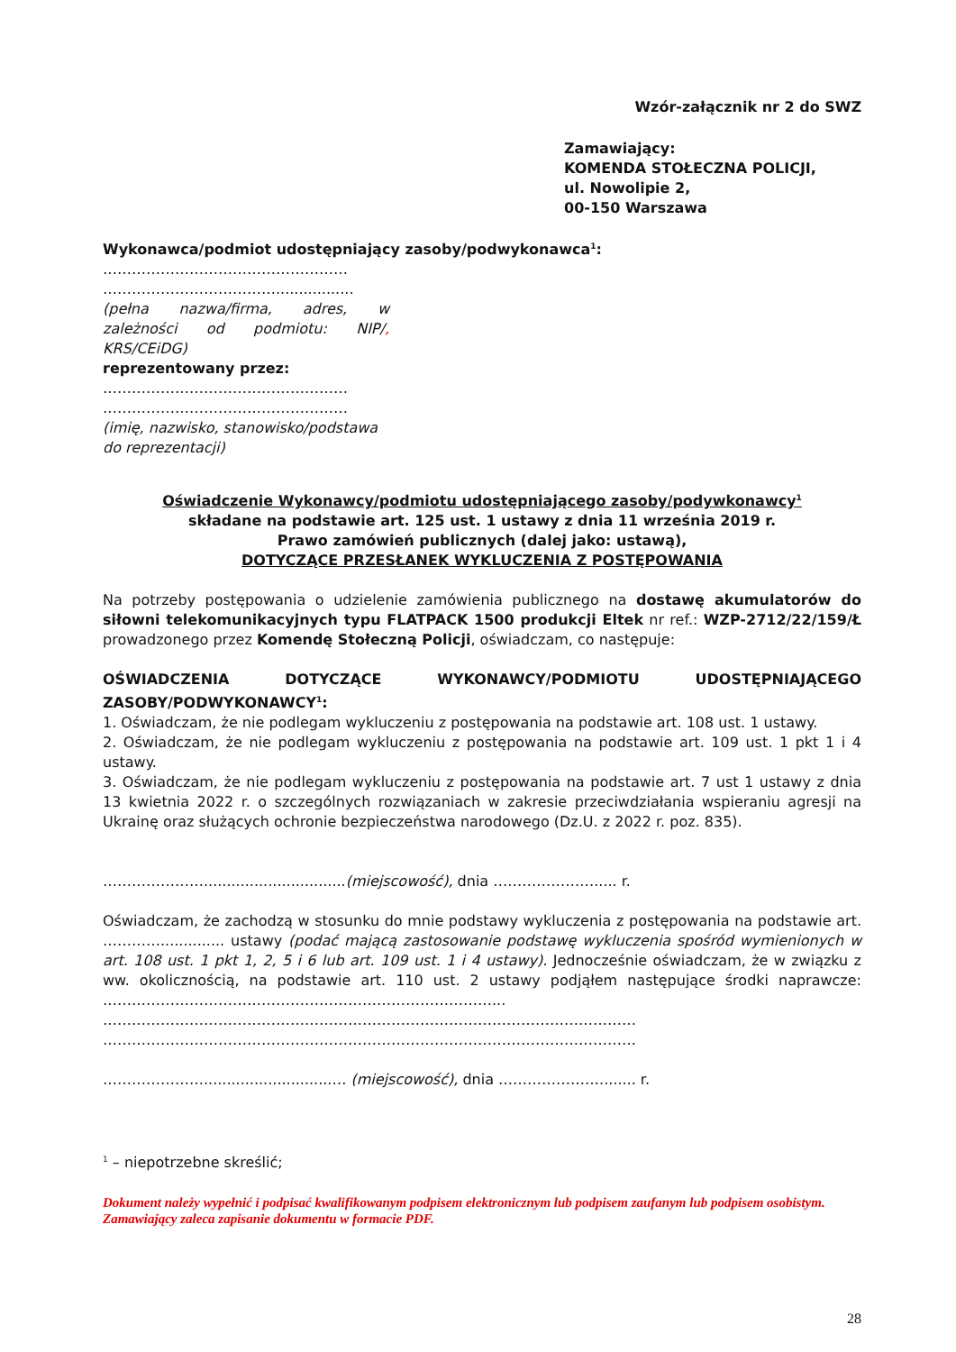Wzór-załącznik nr 2 do SWZ
Zamawiający:
KOMENDA STOŁECZNA POLICJI,
ul. Nowolipie 2,
00-150 Warszawa
Wykonawca/podmiot udostępniający zasoby/podwykonawca<sup>1</sup>:
……………………………………………
……………………………….................
(pełna nazwa/firma, adres, w zależności od podmiotu: NIP/, KRS/CEiDG)
reprezentowany przez:
……………………………………………
……………………………………………
(imię, nazwisko, stanowisko/podstawa do reprezentacji)
Oświadczenie Wykonawcy/podmiotu udostępniającego zasoby/podywkonawcy<sup>1</sup>
składane na podstawie art. 125 ust. 1 ustawy z dnia 11 września 2019 r.
Prawo zamówień publicznych (dalej jako: ustawą),
DOTYCZĄCE PRZESŁANEK WYKLUCZENIA Z POSTĘPOWANIA
Na potrzeby postępowania o udzielenie zamówienia publicznego na dostawę akumulatorów do siłowni telekomunikacyjnych typu FLATPACK 1500 produkcji Eltek nr ref.: WZP-2712/22/159/Ł prowadzonego przez Komendę Stołeczną Policji, oświadczam, co następuje:
OŚWIADCZENIA DOTYCZĄCE WYKONAWCY/PODMIOTU UDOSTĘPNIAJĄCEGO
ZASOBY/PODWYKONAWCY<sup>1</sup>:
1. Oświadczam, że nie podlegam wykluczeniu z postępowania na podstawie art. 108 ust. 1 ustawy.
2. Oświadczam, że nie podlegam wykluczeniu z postępowania na podstawie art. 109 ust. 1 pkt 1 i 4 ustawy.
3. Oświadczam, że nie podlegam wykluczeniu z postępowania na podstawie art. 7 ust 1 ustawy z dnia 13 kwietnia 2022 r. o szczególnych rozwiązaniach w zakresie przeciwdziałania wspieraniu agresji na Ukrainę oraz służących ochronie bezpieczeństwa narodowego (Dz.U. z 2022 r. poz. 835).
…………………...............................(miejscowość), dnia …………………..... r.
Oświadczam, że zachodzą w stosunku do mnie podstawy wykluczenia z postępowania na podstawie art. ………….............. ustawy (podać mającą zastosowanie podstawę wykluczenia spośród wymienionych w art. 108 ust. 1 pkt 1, 2, 5 i 6 lub art. 109 ust. 1 i 4 ustawy). Jednocześnie oświadczam, że w związku z ww. okolicznością, na podstawie art. 110 ust. 2 ustawy podjąłem następujące środki naprawcze: ………………………………………………………………………...
…………………………………………………………………………………………………
…………………………………………………………………………………………………
…………………............................… (miejscowość), dnia …………………........ r.
<sup>1</sup> – niepotrzebne skreślić;
Dokument należy wypełnić i podpisać kwalifikowanym podpisem elektronicznym lub podpisem zaufanym lub podpisem osobistym.
Zamawiający zaleca zapisanie dokumentu w formacie PDF.
28